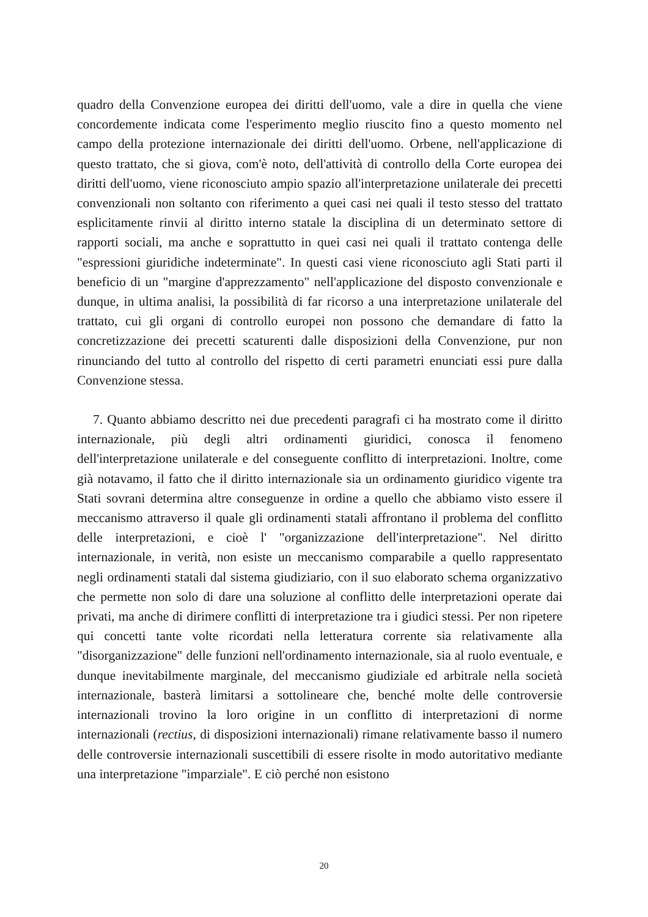quadro della Convenzione europea dei diritti dell'uomo, vale a dire in quella che viene concordemente indicata come l'esperimento meglio riuscito fino a questo momento nel campo della protezione internazionale dei diritti dell'uomo. Orbene, nell'applicazione di questo trattato, che si giova, com'è noto, dell'attività di controllo della Corte europea dei diritti dell'uomo, viene riconosciuto ampio spazio all'interpretazione unilaterale dei precetti convenzionali non soltanto con riferimento a quei casi nei quali il testo stesso del trattato esplicitamente rinvii al diritto interno statale la disciplina di un determinato settore di rapporti sociali, ma anche e soprattutto in quei casi nei quali il trattato contenga delle "espressioni giuridiche indeterminate". In questi casi viene riconosciuto agli Stati parti il beneficio di un "margine d'apprezzamento" nell'applicazione del disposto convenzionale e dunque, in ultima analisi, la possibilità di far ricorso a una interpretazione unilaterale del trattato, cui gli organi di controllo europei non possono che demandare di fatto la concretizzazione dei precetti scaturenti dalle disposizioni della Convenzione, pur non rinunciando del tutto al controllo del rispetto di certi parametri enunciati essi pure dalla Convenzione stessa.
7. Quanto abbiamo descritto nei due precedenti paragrafi ci ha mostrato come il diritto internazionale, più degli altri ordinamenti giuridici, conosca il fenomeno dell'interpretazione unilaterale e del conseguente conflitto di interpretazioni. Inoltre, come già notavamo, il fatto che il diritto internazionale sia un ordinamento giuridico vigente tra Stati sovrani determina altre conseguenze in ordine a quello che abbiamo visto essere il meccanismo attraverso il quale gli ordinamenti statali affrontano il problema del conflitto delle interpretazioni, e cioè l' "organizzazione dell'interpretazione". Nel diritto internazionale, in verità, non esiste un meccanismo comparabile a quello rappresentato negli ordinamenti statali dal sistema giudiziario, con il suo elaborato schema organizzativo che permette non solo di dare una soluzione al conflitto delle interpretazioni operate dai privati, ma anche di dirimere conflitti di interpretazione tra i giudici stessi. Per non ripetere qui concetti tante volte ricordati nella letteratura corrente sia relativamente alla "disorganizzazione" delle funzioni nell'ordinamento internazionale, sia al ruolo eventuale, e dunque inevitabilmente marginale, del meccanismo giudiziale ed arbitrale nella società internazionale, basterà limitarsi a sottolineare che, benché molte delle controversie internazionali trovino la loro origine in un conflitto di interpretazioni di norme internazionali (rectius, di disposizioni internazionali) rimane relativamente basso il numero delle controversie internazionali suscettibili di essere risolte in modo autoritativo mediante una interpretazione "imparziale". E ciò perché non esistono
20